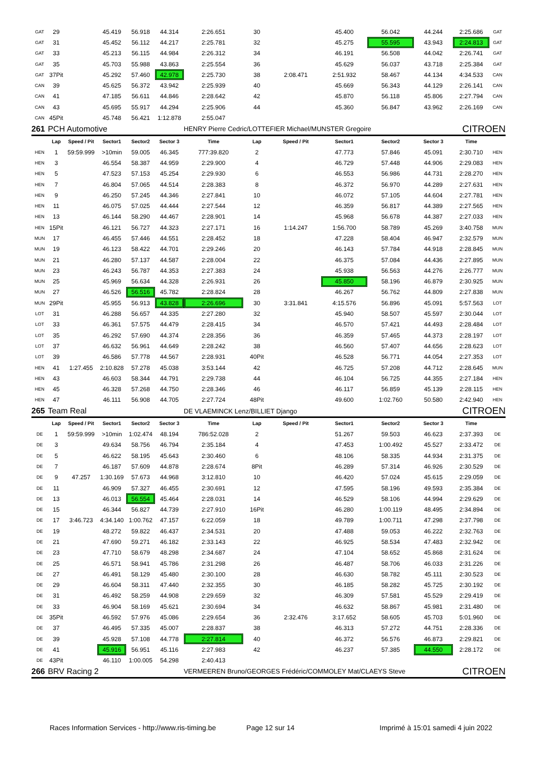| GAT | 29 | | 45.419 | 56.918 | 44.314 | 2:26.651 | 30 | | 45.400 | 56.042 | 44.244 | 2:25.686 | GAT |
| GAT | 31 | | 45.452 | 56.112 | 44.217 | 2:25.781 | 32 | | 45.275 | 55.595 | 43.943 | 2:24.813 | GAT |
| GAT | 33 | | 45.213 | 56.115 | 44.984 | 2:26.312 | 34 | | 46.191 | 56.508 | 44.042 | 2:26.741 | GAT |
| GAT | 35 | | 45.703 | 55.988 | 43.863 | 2:25.554 | 36 | | 45.629 | 56.037 | 43.718 | 2:25.384 | GAT |
| GAT | 37Pit | | 45.292 | 57.460 | 42.978 | 2:25.730 | 38 | 2:08.471 | 2:51.932 | 58.467 | 44.134 | 4:34.533 | CAN |
| CAN | 39 | | 45.625 | 56.372 | 43.942 | 2:25.939 | 40 | | 45.669 | 56.343 | 44.129 | 2:26.141 | CAN |
| CAN | 41 | | 47.185 | 56.611 | 44.846 | 2:28.642 | 42 | | 45.870 | 56.118 | 45.806 | 2:27.794 | CAN |
| CAN | 43 | | 45.695 | 55.917 | 44.294 | 2:25.906 | 44 | | 45.360 | 56.847 | 43.962 | 2:26.169 | CAN |
| CAN | 45Pit | | 45.748 | 56.421 | 1:12.878 | 2:55.047 | | | | | | | |
| 261 | PCH Automotive | | | | | HENRY Pierre Cedric/LOTTEFIER Michael/MUNSTER Gregoire | | | | | | CITROEN | |
| | Lap | Speed / Pit | Sector1 | Sector2 | Sector 3 | Time | Lap | Speed / Pit | Sector1 | Sector2 | Sector 3 | Time | |
| HEN | 1 | 59:59.999 | >10min | 59.005 | 46.345 | 777:39.820 | 2 | | 47.773 | 57.846 | 45.091 | 2:30.710 | HEN |
| HEN | 3 | | 46.554 | 58.387 | 44.959 | 2:29.900 | 4 | | 46.729 | 57.448 | 44.906 | 2:29.083 | HEN |
| HEN | 5 | | 47.523 | 57.153 | 45.254 | 2:29.930 | 6 | | 46.553 | 56.986 | 44.731 | 2:28.270 | HEN |
| HEN | 7 | | 46.804 | 57.065 | 44.514 | 2:28.383 | 8 | | 46.372 | 56.970 | 44.289 | 2:27.631 | HEN |
| HEN | 9 | | 46.250 | 57.245 | 44.346 | 2:27.841 | 10 | | 46.072 | 57.105 | 44.604 | 2:27.781 | HEN |
| HEN | 11 | | 46.075 | 57.025 | 44.444 | 2:27.544 | 12 | | 46.359 | 56.817 | 44.389 | 2:27.565 | HEN |
| HEN | 13 | | 46.144 | 58.290 | 44.467 | 2:28.901 | 14 | | 45.968 | 56.678 | 44.387 | 2:27.033 | HEN |
| HEN | 15Pit | | 46.121 | 56.727 | 44.323 | 2:27.171 | 16 | 1:14.247 | 1:56.700 | 58.789 | 45.269 | 3:40.758 | MUN |
| MUN | 17 | | 46.455 | 57.446 | 44.551 | 2:28.452 | 18 | | 47.228 | 58.404 | 46.947 | 2:32.579 | MUN |
| MUN | 19 | | 46.123 | 58.422 | 44.701 | 2:29.246 | 20 | | 46.143 | 57.784 | 44.918 | 2:28.845 | MUN |
| MUN | 21 | | 46.280 | 57.137 | 44.587 | 2:28.004 | 22 | | 46.375 | 57.084 | 44.436 | 2:27.895 | MUN |
| MUN | 23 | | 46.243 | 56.787 | 44.353 | 2:27.383 | 24 | | 45.938 | 56.563 | 44.276 | 2:26.777 | MUN |
| MUN | 25 | | 45.969 | 56.634 | 44.328 | 2:26.931 | 26 | | 45.850 | 58.196 | 46.879 | 2:30.925 | MUN |
| MUN | 27 | | 46.526 | 56.516 | 45.782 | 2:28.824 | 28 | | 46.267 | 56.762 | 44.809 | 2:27.838 | MUN |
| MUN | 29Pit | | 45.955 | 56.913 | 43.828 | 2:26.696 | 30 | 3:31.841 | 4:15.576 | 56.896 | 45.091 | 5:57.563 | LOT |
| LOT | 31 | | 46.288 | 56.657 | 44.335 | 2:27.280 | 32 | | 45.940 | 58.507 | 45.597 | 2:30.044 | LOT |
| LOT | 33 | | 46.361 | 57.575 | 44.479 | 2:28.415 | 34 | | 46.570 | 57.421 | 44.493 | 2:28.484 | LOT |
| LOT | 35 | | 46.292 | 57.690 | 44.374 | 2:28.356 | 36 | | 46.359 | 57.465 | 44.373 | 2:28.197 | LOT |
| LOT | 37 | | 46.632 | 56.961 | 44.649 | 2:28.242 | 38 | | 46.560 | 57.407 | 44.656 | 2:28.623 | LOT |
| LOT | 39 | | 46.586 | 57.778 | 44.567 | 2:28.931 | 40Pit | | 46.528 | 56.771 | 44.054 | 2:27.353 | LOT |
| HEN | 41 | 1:27.455 | 2:10.828 | 57.278 | 45.038 | 3:53.144 | 42 | | 46.725 | 57.208 | 44.712 | 2:28.645 | MUN |
| HEN | 43 | | 46.603 | 58.344 | 44.791 | 2:29.738 | 44 | | 46.104 | 56.725 | 44.355 | 2:27.184 | HEN |
| HEN | 45 | | 46.328 | 57.268 | 44.750 | 2:28.346 | 46 | | 46.117 | 56.859 | 45.139 | 2:28.115 | HEN |
| HEN | 47 | | 46.111 | 56.908 | 44.705 | 2:27.724 | 48Pit | | 49.600 | 1:02.760 | 50.580 | 2:42.940 | HEN |
| 265 | Team Real | | | | | DE VLAEMINCK Lenz/BILLIET Django | | | | | | CITROEN | |
| | Lap | Speed / Pit | Sector1 | Sector2 | Sector 3 | Time | Lap | Speed / Pit | Sector1 | Sector2 | Sector 3 | Time | |
| DE | 1 | 59:59.999 | >10min | 1:02.474 | 48.194 | 786:52.028 | 2 | | 51.267 | 59.503 | 46.623 | 2:37.393 | DE |
| DE | 3 | | 49.634 | 58.756 | 46.794 | 2:35.184 | 4 | | 47.453 | 1:00.492 | 45.527 | 2:33.472 | DE |
| DE | 5 | | 46.622 | 58.195 | 45.643 | 2:30.460 | 6 | | 48.106 | 58.335 | 44.934 | 2:31.375 | DE |
| DE | 7 | | 46.187 | 57.609 | 44.878 | 2:28.674 | 8Pit | | 46.289 | 57.314 | 46.926 | 2:30.529 | DE |
| DE | 9 | 47.257 | 1:30.169 | 57.673 | 44.968 | 3:12.810 | 10 | | 46.420 | 57.024 | 45.615 | 2:29.059 | DE |
| DE | 11 | | 46.909 | 57.327 | 46.455 | 2:30.691 | 12 | | 47.595 | 58.196 | 49.593 | 2:35.384 | DE |
| DE | 13 | | 46.013 | 56.554 | 45.464 | 2:28.031 | 14 | | 46.529 | 58.106 | 44.994 | 2:29.629 | DE |
| DE | 15 | | 46.344 | 56.827 | 44.739 | 2:27.910 | 16Pit | | 46.280 | 1:00.119 | 48.495 | 2:34.894 | DE |
| DE | 17 | 3:46.723 | 4:34.140 | 1:00.762 | 47.157 | 6:22.059 | 18 | | 49.789 | 1:00.711 | 47.298 | 2:37.798 | DE |
| DE | 19 | | 48.272 | 59.822 | 46.437 | 2:34.531 | 20 | | 47.488 | 59.053 | 46.222 | 2:32.763 | DE |
| DE | 21 | | 47.690 | 59.271 | 46.182 | 2:33.143 | 22 | | 46.925 | 58.534 | 47.483 | 2:32.942 | DE |
| DE | 23 | | 47.710 | 58.679 | 48.298 | 2:34.687 | 24 | | 47.104 | 58.652 | 45.868 | 2:31.624 | DE |
| DE | 25 | | 46.571 | 58.941 | 45.786 | 2:31.298 | 26 | | 46.487 | 58.706 | 46.033 | 2:31.226 | DE |
| DE | 27 | | 46.491 | 58.129 | 45.480 | 2:30.100 | 28 | | 46.630 | 58.782 | 45.111 | 2:30.523 | DE |
| DE | 29 | | 46.604 | 58.311 | 47.440 | 2:32.355 | 30 | | 46.185 | 58.282 | 45.725 | 2:30.192 | DE |
| DE | 31 | | 46.492 | 58.259 | 44.908 | 2:29.659 | 32 | | 46.309 | 57.581 | 45.529 | 2:29.419 | DE |
| DE | 33 | | 46.904 | 58.169 | 45.621 | 2:30.694 | 34 | | 46.632 | 58.867 | 45.981 | 2:31.480 | DE |
| DE | 35Pit | | 46.592 | 57.976 | 45.086 | 2:29.654 | 36 | 2:32.476 | 3:17.652 | 58.605 | 45.703 | 5:01.960 | DE |
| DE | 37 | | 46.495 | 57.335 | 45.007 | 2:28.837 | 38 | | 46.313 | 57.272 | 44.751 | 2:28.336 | DE |
| DE | 39 | | 45.928 | 57.108 | 44.778 | 2:27.814 | 40 | | 46.372 | 56.576 | 46.873 | 2:29.821 | DE |
| DE | 41 | | 45.916 | 56.951 | 45.116 | 2:27.983 | 42 | | 46.237 | 57.385 | 44.550 | 2:28.172 | DE |
| DE | 43Pit | | 46.110 | 1:00.005 | 54.298 | 2:40.413 | | | | | | | |
| 266 | BRV Racing 2 | | | | | VERMEEREN Bruno/GEORGES Frédéric/COMMOLEY Mat/CLAEYS Steve | | | | | | CITROEN | |
Races Information Services - http://www.ris-timing.be Page 12 sur 14 Imprimé à 15:01 samedi 4 juin 2022